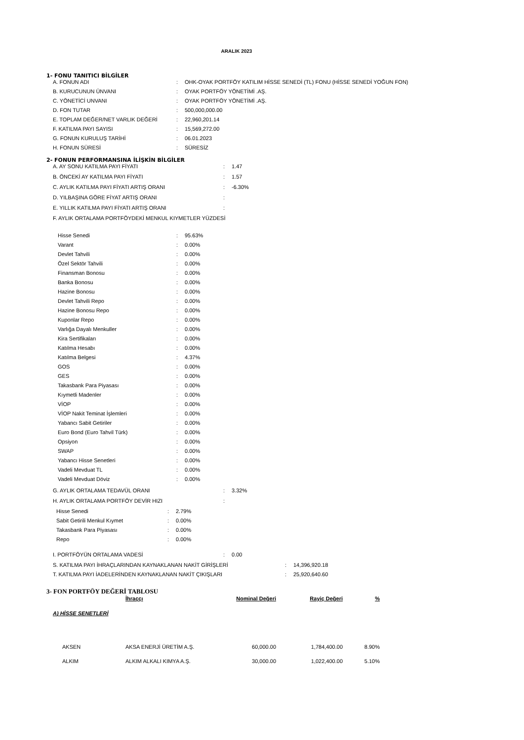ARALIK 2023
1- FONU TANITICI BİLGİLER
| A. FONUN ADI | : | OHK-OYAK PORTFÖY KATILIM HİSSE SENEDİ (TL) FONU (HİSSE SENEDİ YOĞUN FON) |
| B. KURUCUNUN ÜNVANI | : | OYAK PORTFÖY YÖNETİMİ .AŞ. |
| C. YÖNETİCİ UNVANI | : | OYAK PORTFÖY YÖNETİMİ .AŞ. |
| D. FON TUTAR | : | 500,000,000.00 |
| E. TOPLAM DEĞER/NET VARLIK DEĞERİ | : | 22,960,201.14 |
| F. KATILMA PAYI SAYISI | : | 15,569,272.00 |
| G. FONUN KURULUŞ TARİHİ | : | 06.01.2023 |
| H. FONUN SÜRESİ | : | SÜRESİZ |
2- FONUN PERFORMANSINA İLİŞKİN BİLGİLER
| A. AY SONU KATILMA PAYI FİYATI | : | 1.47 |
| B. ÖNCEKİ AY KATILMA PAYI FİYATI | : | 1.57 |
| C. AYLIK KATILMA PAYI FİYATI ARTIŞ ORANI | : | -6.30% |
| D. YILBAŞINA GÖRE FİYAT ARTIŞ ORANI | : | |
| E. YILLIK KATILMA PAYI FİYATI ARTIŞ ORANI | : | |
| F. AYLIK ORTALAMA PORTFÖYDEKİ MENKUL KIYMETLER YÜZDESİ | | |
| Hisse Senedi | : | 95.63% |
| Varant | : | 0.00% |
| Devlet Tahvili | : | 0.00% |
| Özel Sektör Tahvili | : | 0.00% |
| Finansman Bonosu | : | 0.00% |
| Banka Bonosu | : | 0.00% |
| Hazine Bonosu | : | 0.00% |
| Devlet Tahvili Repo | : | 0.00% |
| Hazine Bonosu Repo | : | 0.00% |
| Kuponlar Repo | : | 0.00% |
| Varlığa Dayalı Menkuller | : | 0.00% |
| Kira Sertifikaları | : | 0.00% |
| Katılma Hesabı | : | 0.00% |
| Katılma Belgesi | : | 4.37% |
| GOS | : | 0.00% |
| GES | : | 0.00% |
| Takasbank Para Piyasası | : | 0.00% |
| Kıymetli Madenler | : | 0.00% |
| VİOP | : | 0.00% |
| VİOP Nakit Teminat İşlemleri | : | 0.00% |
| Yabancı Sabit Getiriler | : | 0.00% |
| Euro Bond (Euro Tahvil Türk) | : | 0.00% |
| Opsiyon | : | 0.00% |
| SWAP | : | 0.00% |
| Yabancı Hisse Senetleri | : | 0.00% |
| Vadeli Mevduat TL | : | 0.00% |
| Vadeli Mevduat Döviz | : | 0.00% |
| G. AYLIK ORTALAMA TEDAVÜL ORANI | : | 3.32% |
| H. AYLIK ORTALAMA PORTFÖY DEVİR HIZI | : | |
| Hisse Senedi | : | 2.79% |
| Sabit Getirili Menkul Kıymet | : | 0.00% |
| Takasbank Para Piyasası | : | 0.00% |
| Repo | : | 0.00% |
| I. PORTFÖYÜN ORTALAMA VADESİ | : | 0.00 |
| S. KATILMA PAYI İHRAÇLARINDAN KAYNAKLANAN NAKİT GİRİŞLERİ | : | 14,396,920.18 |
| T. KATILMA PAYI İADELERİNDEN KAYNAKLANAN NAKİT ÇIKIŞLARI | : | 25,920,640.60 |
3- FON PORTFÖY DEĞERİ TABLOSU
| | İhraççı | Nominal Değeri | Rayiç Değeri | % |
| --- | --- | --- | --- | --- |
| A) HİSSE SENETLERİ | | | | |
| AKSEN | AKSA ENERJİ ÜRETİM A.Ş. | 60,000.00 | 1,784,400.00 | 8.90% |
| ALKIM | ALKIM ALKALI KIMYA A.Ş. | 30,000.00 | 1,022,400.00 | 5.10% |